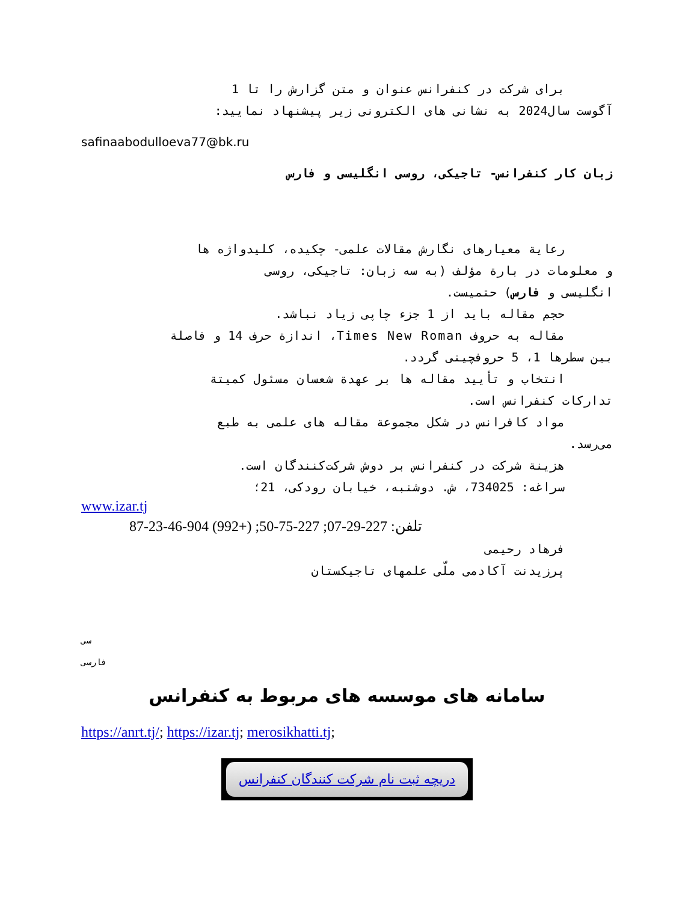برای شرکت در کنفرانس عنوان و متن گزارش را تا 1
آگوست سال2024 به نشانی های الکترونی زیر پیشنهاد نمایید:
safinaabodulloeva77@bk.ru
زبان کار کنفرانس- تاجیکی، روسی انگلیسی و فارس
رعایة معیارهای نگارش مقالات علمی- چکیده، کلیدواژه ها
و معلومات در بارة مؤلف (به سه زبان: تاجیکی، روسی
انگلیسی و فارس) حتمیست.
حجم مقاله باید از 1 جزء چاپی زیاد نباشد.
مقاله به حروف Times New Roman، اندازة حرف 14 و فاصلة
بین سطرها 1، 5 حروفچینی گردد.
انتخاب و تأیید مقاله ها بر عهدة شعسان مسئول کمیتة
تدارکات کنفرانس است.
مواد کافرانس در شکل مجموعة مقاله های علمی به طبع
می‌رسد.
هزینة شرکت در کنفرانس بر دوش شرکت‌کنندگان است.
سراغه: 734025، ش. دوشنبه، خیابان رودکی، 21؛
www.izar.tj
تلفن: 227-29-07; 227-75-50; (+992) 904-46-23-87
فرهاد رحیمی
پرزیدنت آکادمی ملّی علمهای تاجیکستان
سی
فارسی
سامانه های موسسه های مربوط به کنفرانس
https://anrt.tj/; https://izar.tj; merosikhatti.tj;
دریچه ثبت نام شرکت کنندگان کنفرانس